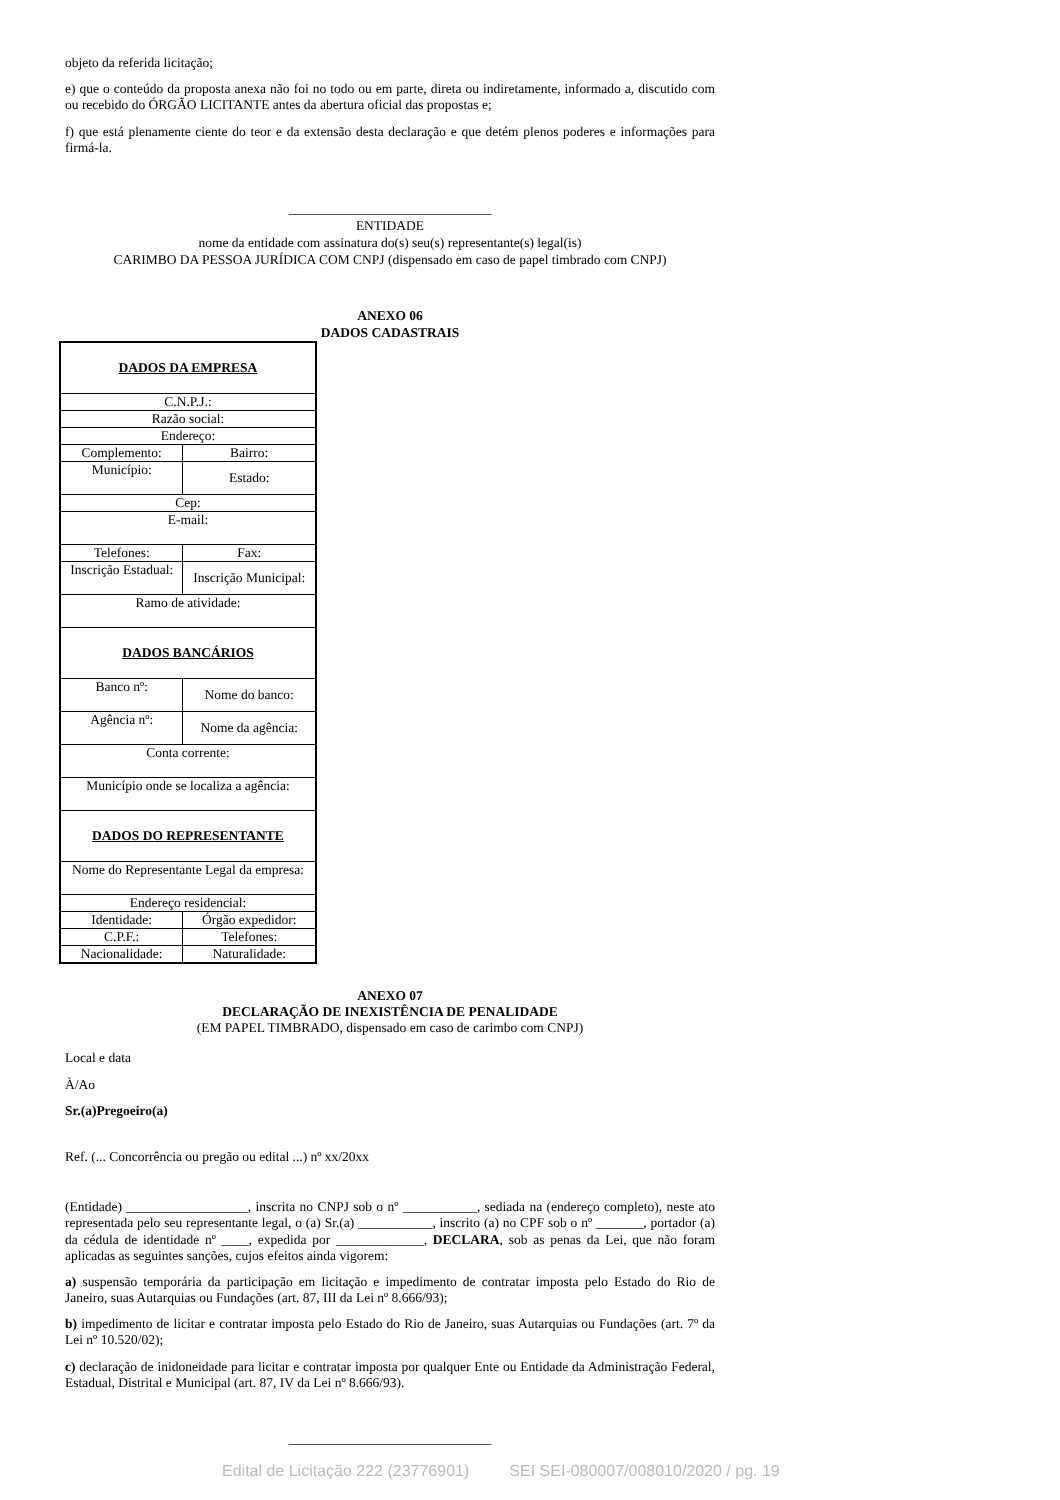objeto da referida licitação;
e) que o conteúdo da proposta anexa não foi no todo ou em parte, direta ou indiretamente, informado a, discutido com ou recebido do ÓRGÃO LICITANTE antes da abertura oficial das propostas e;
f) que está plenamente ciente do teor e da extensão desta declaração e que detém plenos poderes e informações para firmá-la.
______________________________
ENTIDADE
nome da entidade com assinatura do(s) seu(s) representante(s) legal(is)
CARIMBO DA PESSOA JURÍDICA COM CNPJ (dispensado em caso de papel timbrado com CNPJ)
ANEXO 06
DADOS CADASTRAIS
| DADOS DA EMPRESA | |
| C.N.P.J.: | |
| Razão social: | |
| Endereço: | |
| Complemento: | Bairro: |
| Município: | Estado: |
| Cep: | |
| E-mail: | |
| Telefones: | Fax: |
| Inscrição Estadual: | Inscrição Municipal: |
| Ramo de atividade: | |
| DADOS BANCÁRIOS | |
| Banco nº: | Nome do banco: |
| Agência nº: | Nome da agência: |
| Conta corrente: | |
| Município onde se localiza a agência: | |
| DADOS DO REPRESENTANTE | |
| Nome do Representante Legal da empresa: | |
| Endereço residencial: | |
| Identidade: | Órgão expedidor: |
| C.P.F.: | Telefones: |
| Nacionalidade: | Naturalidade: |
ANEXO 07
DECLARAÇÃO DE INEXISTÊNCIA DE PENALIDADE
(EM PAPEL TIMBRADO, dispensado em caso de carimbo com CNPJ)
Local e data
À/Ao
Sr.(a)Pregoeiro(a)
Ref. (... Concorrência ou pregão ou edital ...) nº xx/20xx
(Entidade) __________________, inscrita no CNPJ sob o nº ___________, sediada na (endereço completo), neste ato representada pelo seu representante legal, o (a) Sr.(a) ___________, inscrito (a) no CPF sob o nº _______, portador (a) da cédula de identidade nº ____, expedida por _____________, DECLARA, sob as penas da Lei, que não foram aplicadas as seguintes sanções, cujos efeitos ainda vigorem:
a) suspensão temporária da participação em licitação e impedimento de contratar imposta pelo Estado do Rio de Janeiro, suas Autarquias ou Fundações (art. 87, III da Lei nº 8.666/93);
b) impedimento de licitar e contratar imposta pelo Estado do Rio de Janeiro, suas Autarquias ou Fundações (art. 7º da Lei nº 10.520/02);
c) declaração de inidoneidade para licitar e contratar imposta por qualquer Ente ou Entidade da Administração Federal, Estadual, Distrital e Municipal (art. 87, IV da Lei nº 8.666/93).
______________________________
Edital de Licitação 222 (23776901) SEI SEI-080007/008010/2020 / pg. 19